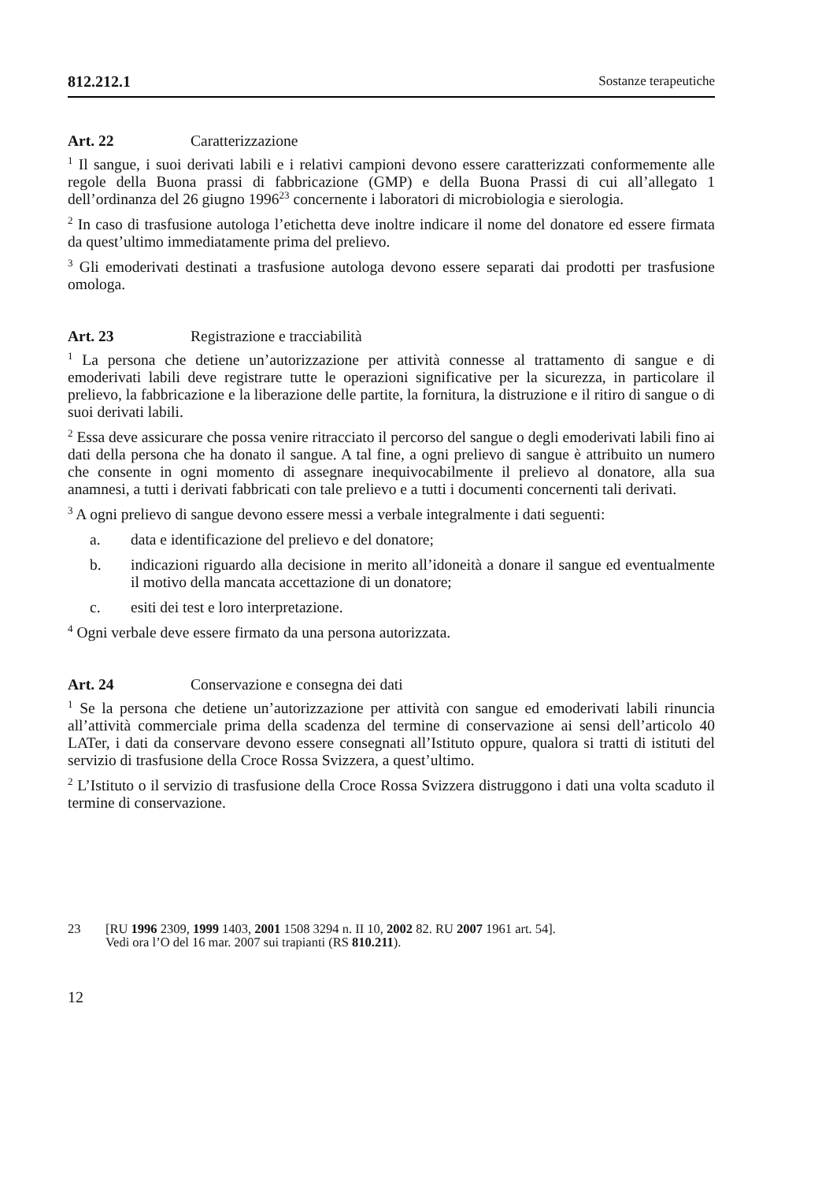812.212.1 Sostanze terapeutiche
Art. 22 Caratterizzazione
<sup>1</sup> Il sangue, i suoi derivati labili e i relativi campioni devono essere caratterizzati conformemente alle regole della Buona prassi di fabbricazione (GMP) e della Buona Prassi di cui all’allegato 1 dell’ordinanza del 26 giugno 1996<sup>23</sup> concernente i laboratori di microbiologia e sierologia.
<sup>2</sup> In caso di trasfusione autologa l’etichetta deve inoltre indicare il nome del donatore ed essere firmata da quest’ultimo immediatamente prima del prelievo.
<sup>3</sup> Gli emoderivati destinati a trasfusione autologa devono essere separati dai prodotti per trasfusione omologa.
Art. 23 Registrazione e tracciabilità
<sup>1</sup> La persona che detiene un’autorizzazione per attività connesse al trattamento di sangue e di emoderivati labili deve registrare tutte le operazioni significative per la sicurezza, in particolare il prelievo, la fabbricazione e la liberazione delle partite, la fornitura, la distruzione e il ritiro di sangue o di suoi derivati labili.
<sup>2</sup> Essa deve assicurare che possa venire ritracciato il percorso del sangue o degli emoderivati labili fino ai dati della persona che ha donato il sangue. A tal fine, a ogni prelievo di sangue è attribuito un numero che consente in ogni momento di assegnare inequivocabilmente il prelievo al donatore, alla sua anamnesi, a tutti i derivati fabbricati con tale prelievo e a tutti i documenti concernenti tali derivati.
<sup>3</sup> A ogni prelievo di sangue devono essere messi a verbale integralmente i dati seguenti:
a. data e identificazione del prelievo e del donatore;
b. indicazioni riguardo alla decisione in merito all’idoneità a donare il sangue ed eventualmente il motivo della mancata accettazione di un donatore;
c. esiti dei test e loro interpretazione.
<sup>4</sup> Ogni verbale deve essere firmato da una persona autorizzata.
Art. 24 Conservazione e consegna dei dati
<sup>1</sup> Se la persona che detiene un’autorizzazione per attività con sangue ed emoderivati labili rinuncia all’attività commerciale prima della scadenza del termine di conservazione ai sensi dell’articolo 40 LATer, i dati da conservare devono essere consegnati all’Istituto oppure, qualora si tratti di istituti del servizio di trasfusione della Croce Rossa Svizzera, a quest’ultimo.
<sup>2</sup> L’Istituto o il servizio di trasfusione della Croce Rossa Svizzera distruggono i dati una volta scaduto il termine di conservazione.
23 [RU 1996 2309, 1999 1403, 2001 1508 3294 n. II 10, 2002 82. RU 2007 1961 art. 54].
Vedi ora l’O del 16 mar. 2007 sui trapianti (RS 810.211).
12